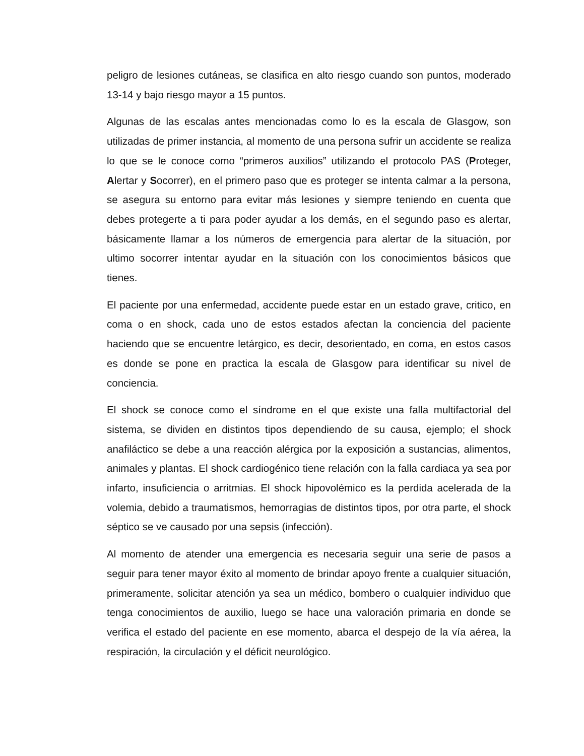peligro de lesiones cutáneas, se clasifica en alto riesgo cuando son puntos, moderado 13-14 y bajo riesgo mayor a 15 puntos.
Algunas de las escalas antes mencionadas como lo es la escala de Glasgow, son utilizadas de primer instancia, al momento de una persona sufrir un accidente se realiza lo que se le conoce como “primeros auxilios” utilizando el protocolo PAS (Proteger, Alertar y Socorrer), en el primero paso que es proteger se intenta calmar a la persona, se asegura su entorno para evitar más lesiones y siempre teniendo en cuenta que debes protegerte a ti para poder ayudar a los demás, en el segundo paso es alertar, básicamente llamar a los números de emergencia para alertar de la situación, por ultimo socorrer intentar ayudar en la situación con los conocimientos básicos que tienes.
El paciente por una enfermedad, accidente puede estar en un estado grave, critico, en coma o en shock, cada uno de estos estados afectan la conciencia del paciente haciendo que se encuentre letárgico, es decir, desorientado, en coma, en estos casos es donde se pone en practica la escala de Glasgow para identificar su nivel de conciencia.
El shock se conoce como el síndrome en el que existe una falla multifactorial del sistema, se dividen en distintos tipos dependiendo de su causa, ejemplo; el shock anafiláctico se debe a una reacción alérgica por la exposición a sustancias, alimentos, animales y plantas. El shock cardiogénico tiene relación con la falla cardiaca ya sea por infarto, insuficiencia o arritmias. El shock hipovolémico es la perdida acelerada de la volemia, debido a traumatismos, hemorragias de distintos tipos, por otra parte, el shock séptico se ve causado por una sepsis (infección).
Al momento de atender una emergencia es necesaria seguir una serie de pasos a seguir para tener mayor éxito al momento de brindar apoyo frente a cualquier situación, primeramente, solicitar atención ya sea un médico, bombero o cualquier individuo que tenga conocimientos de auxilio, luego se hace una valoración primaria en donde se verifica el estado del paciente en ese momento, abarca el despejo de la vía aérea, la respiración, la circulación y el déficit neurológico.